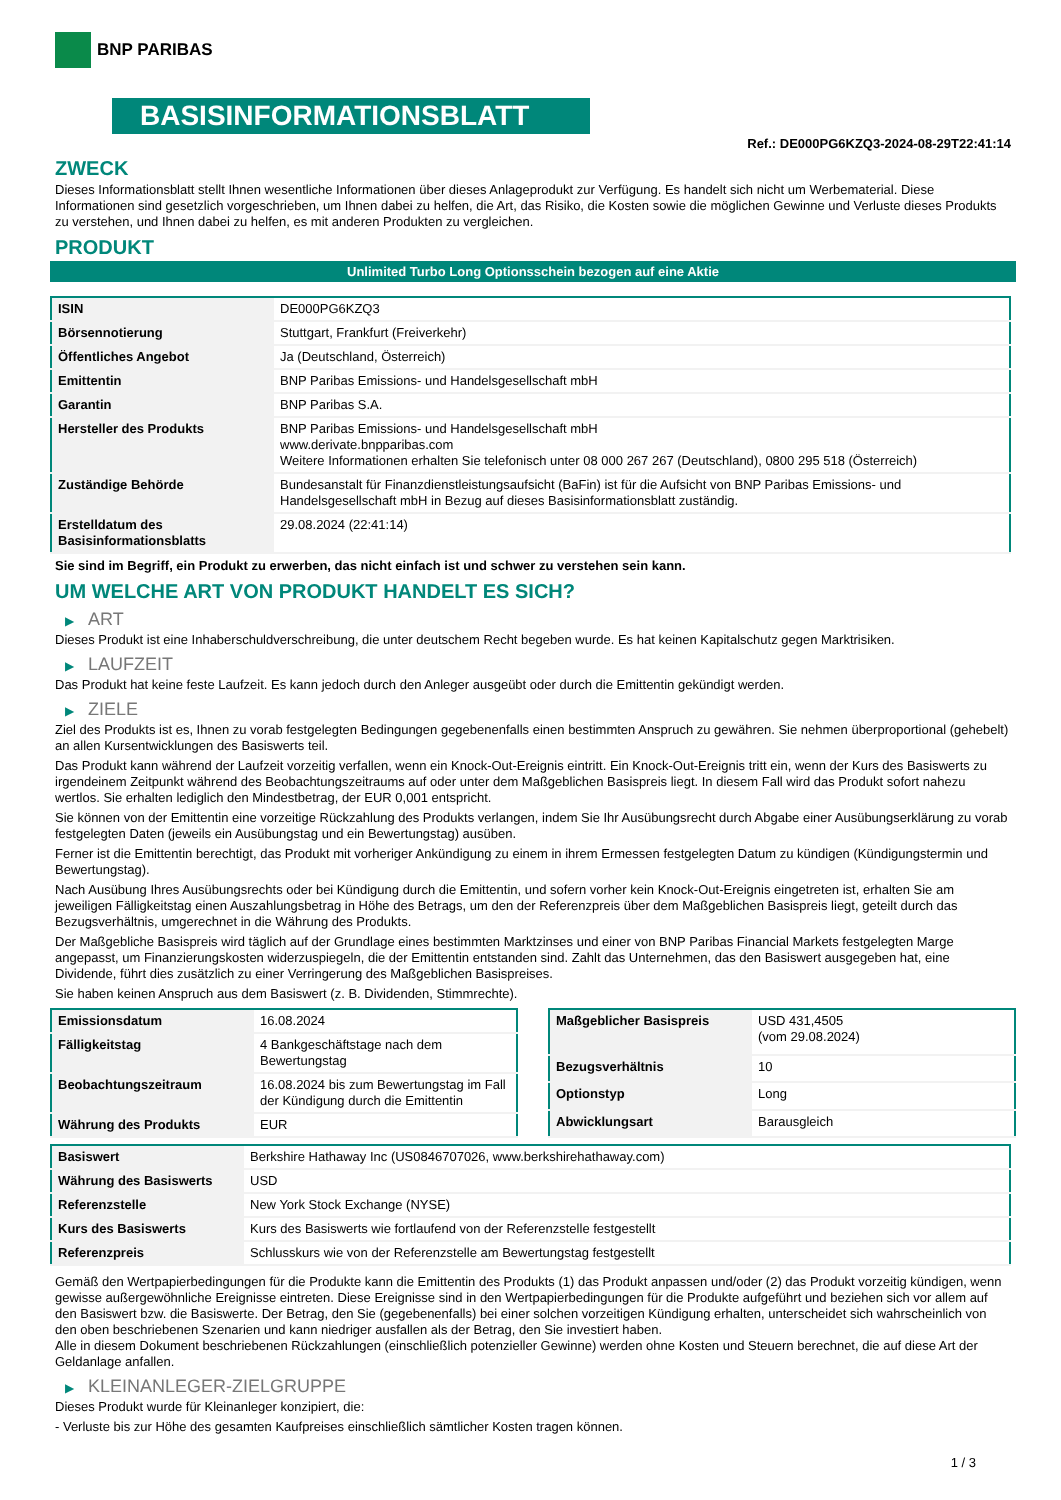BNP PARIBAS
BASISINFORMATIONSBLATT
Ref.: DE000PG6KZQ3-2024-08-29T22:41:14
ZWECK
Dieses Informationsblatt stellt Ihnen wesentliche Informationen über dieses Anlageprodukt zur Verfügung. Es handelt sich nicht um Werbematerial. Diese Informationen sind gesetzlich vorgeschrieben, um Ihnen dabei zu helfen, die Art, das Risiko, die Kosten sowie die möglichen Gewinne und Verluste dieses Produkts zu verstehen, und Ihnen dabei zu helfen, es mit anderen Produkten zu vergleichen.
PRODUKT
Unlimited Turbo Long Optionsschein bezogen auf eine Aktie
| ISIN | DE000PG6KZQ3 |
| Börsennotierung | Stuttgart, Frankfurt (Freiverkehr) |
| Öffentliches Angebot | Ja (Deutschland, Österreich) |
| Emittentin | BNP Paribas Emissions- und Handelsgesellschaft mbH |
| Garantin | BNP Paribas S.A. |
| Hersteller des Produkts | BNP Paribas Emissions- und Handelsgesellschaft mbH www.derivate.bnpparibas.com Weitere Informationen erhalten Sie telefonisch unter 08 000 267 267 (Deutschland), 0800 295 518 (Österreich) |
| Zuständige Behörde | Bundesanstalt für Finanzdienstleistungsaufsicht (BaFin) ist für die Aufsicht von BNP Paribas Emissions- und Handelsgesellschaft mbH in Bezug auf dieses Basisinformationsblatt zuständig. |
| Erstelldatum des Basisinformationsblatts | 29.08.2024 (22:41:14) |
Sie sind im Begriff, ein Produkt zu erwerben, das nicht einfach ist und schwer zu verstehen sein kann.
UM WELCHE ART VON PRODUKT HANDELT ES SICH?
▶ ART
Dieses Produkt ist eine Inhaberschuldverschreibung, die unter deutschem Recht begeben wurde. Es hat keinen Kapitalschutz gegen Marktrisiken.
▶ LAUFZEIT
Das Produkt hat keine feste Laufzeit. Es kann jedoch durch den Anleger ausgeübt oder durch die Emittentin gekündigt werden.
▶ ZIELE
Ziel des Produkts ist es, Ihnen zu vorab festgelegten Bedingungen gegebenenfalls einen bestimmten Anspruch zu gewähren. Sie nehmen überproportional (gehebelt) an allen Kursentwicklungen des Basiswerts teil.
Das Produkt kann während der Laufzeit vorzeitig verfallen, wenn ein Knock-Out-Ereignis eintritt. Ein Knock-Out-Ereignis tritt ein, wenn der Kurs des Basiswerts zu irgendeinem Zeitpunkt während des Beobachtungszeitraums auf oder unter dem Maßgeblichen Basispreis liegt. In diesem Fall wird das Produkt sofort nahezu wertlos. Sie erhalten lediglich den Mindestbetrag, der EUR 0,001 entspricht.
Sie können von der Emittentin eine vorzeitige Rückzahlung des Produkts verlangen, indem Sie Ihr Ausübungsrecht durch Abgabe einer Ausübungserklärung zu vorab festgelegten Daten (jeweils ein Ausübungstag und ein Bewertungstag) ausüben.
Ferner ist die Emittentin berechtigt, das Produkt mit vorheriger Ankündigung zu einem in ihrem Ermessen festgelegten Datum zu kündigen (Kündigungstermin und Bewertungstag).
Nach Ausübung Ihres Ausübungsrechts oder bei Kündigung durch die Emittentin, und sofern vorher kein Knock-Out-Ereignis eingetreten ist, erhalten Sie am jeweiligen Fälligkeitstag einen Auszahlungsbetrag in Höhe des Betrags, um den der Referenzpreis über dem Maßgeblichen Basispreis liegt, geteilt durch das Bezugsverhältnis, umgerechnet in die Währung des Produkts.
Der Maßgebliche Basispreis wird täglich auf der Grundlage eines bestimmten Marktzinses und einer von BNP Paribas Financial Markets festgelegten Marge angepasst, um Finanzierungskosten widerzuspiegeln, die der Emittentin entstanden sind. Zahlt das Unternehmen, das den Basiswert ausgegeben hat, eine Dividende, führt dies zusätzlich zu einer Verringerung des Maßgeblichen Basispreises.
Sie haben keinen Anspruch aus dem Basiswert (z. B. Dividenden, Stimmrechte).
| Emissionsdatum | 16.08.2024 |
| Fälligkeitstag | 4 Bankgeschäftstage nach dem Bewertungstag |
| Beobachtungszeitraum | 16.08.2024 bis zum Bewertungstag im Fall der Kündigung durch die Emittentin |
| Währung des Produkts | EUR |
| Maßgeblicher Basispreis | USD 431,4505 (vom 29.08.2024) |
| Bezugsverhältnis | 10 |
| Optionstyp | Long |
| Abwicklungsart | Barausgleich |
| Basiswert | Berkshire Hathaway Inc (US0846707026, www.berkshirehathaway.com) |
| Währung des Basiswerts | USD |
| Referenzstelle | New York Stock Exchange (NYSE) |
| Kurs des Basiswerts | Kurs des Basiswerts wie fortlaufend von der Referenzstelle festgestellt |
| Referenzpreis | Schlusskurs wie von der Referenzstelle am Bewertungstag festgestellt |
Gemäß den Wertpapierbedingungen für die Produkte kann die Emittentin des Produkts (1) das Produkt anpassen und/oder (2) das Produkt vorzeitig kündigen, wenn gewisse außergewöhnliche Ereignisse eintreten. Diese Ereignisse sind in den Wertpapierbedingungen für die Produkte aufgeführt und beziehen sich vor allem auf den Basiswert bzw. die Basiswerte. Der Betrag, den Sie (gegebenenfalls) bei einer solchen vorzeitigen Kündigung erhalten, unterscheidet sich wahrscheinlich von den oben beschriebenen Szenarien und kann niedriger ausfallen als der Betrag, den Sie investiert haben.
Alle in diesem Dokument beschriebenen Rückzahlungen (einschließlich potenzieller Gewinne) werden ohne Kosten und Steuern berechnet, die auf diese Art der Geldanlage anfallen.
▶ KLEINANLEGER-ZIELGRUPPE
Dieses Produkt wurde für Kleinanleger konzipiert, die:
- Verluste bis zur Höhe des gesamten Kaufpreises einschließlich sämtlicher Kosten tragen können.
1 / 3